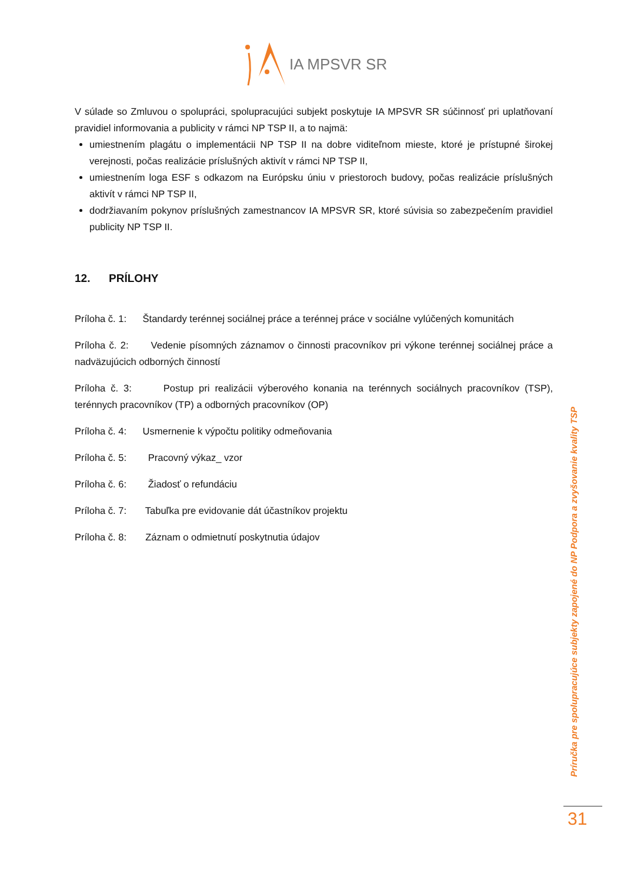IA MPSVR SR
V súlade so Zmluvou o spolupráci, spolupracujúci subjekt poskytuje IA MPSVR SR súčinnosť pri uplatňovaní pravidiel informovania a publicity v rámci NP TSP II, a to najmä:
umiestnením plagátu o implementácii NP TSP II na dobre viditeľnom mieste, ktoré je prístupné širokej verejnosti, počas realizácie príslušných aktivít v rámci NP TSP II,
umiestnením loga ESF s odkazom na Európsku úniu v priestoroch budovy, počas realizácie príslušných aktivít v rámci NP TSP II,
dodržiavaním pokynov príslušných zamestnancov IA MPSVR SR, ktoré súvisia so zabezpečením pravidiel publicity NP TSP II.
12. PRÍLOHY
Príloha č. 1: Štandardy terénnej sociálnej práce a terénnej práce v sociálne vylúčených komunitách
Príloha č. 2: Vedenie písomných záznamov o činnosti pracovníkov pri výkone terénnej sociálnej práce a nadväzujúcich odborných činností
Príloha č. 3: Postup pri realizácii výberového konania na terénnych sociálnych pracovníkov (TSP), terénnych pracovníkov (TP) a odborných pracovníkov (OP)
Príloha č. 4: Usmernenie k výpočtu politiky odmeňovania
Príloha č. 5: Pracovný výkaz_ vzor
Príloha č. 6: Žiadosť o refundáciu
Príloha č. 7: Tabuľka pre evidovanie dát účastníkov projektu
Príloha č. 8: Záznam o odmietnutí poskytnutia údajov
Príručka pre spolupracujúce subjekty zapojené do NP Podpora a zvyšovanie kvality TSP
31